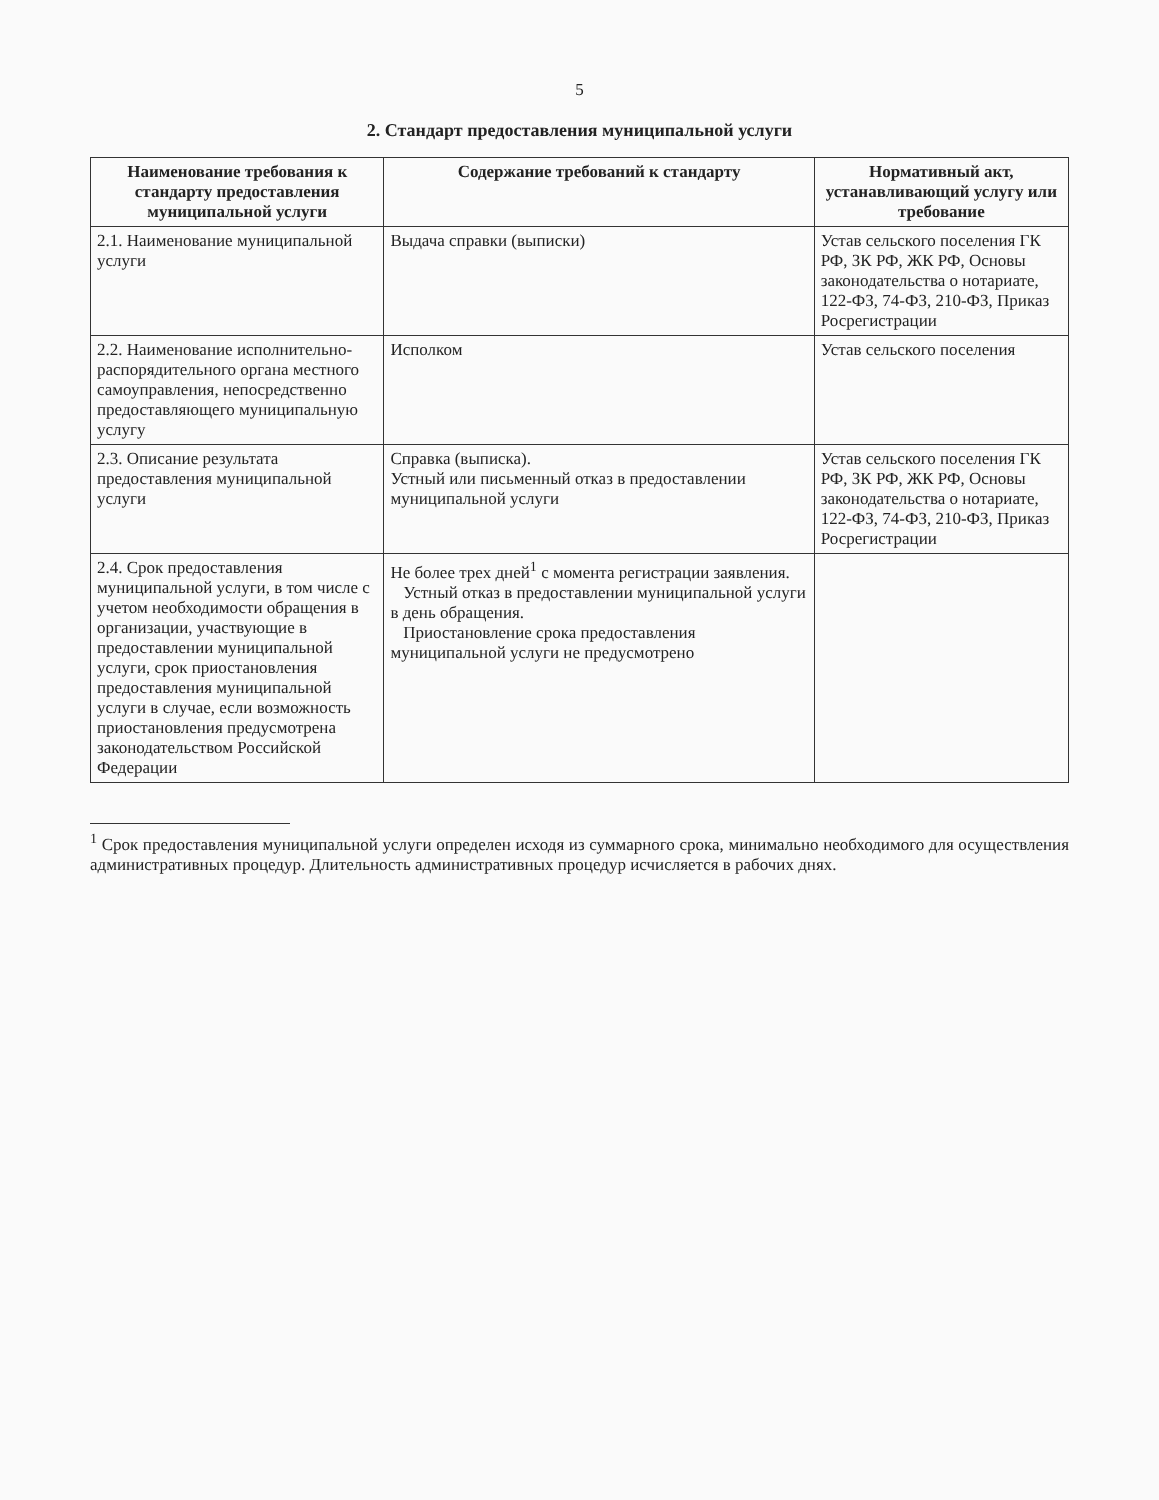5
2. Стандарт предоставления муниципальной услуги
| Наименование требования к стандарту предоставления муниципальной услуги | Содержание требований к стандарту | Нормативный акт, устанавливающий услугу или требование |
| --- | --- | --- |
| 2.1. Наименование муниципальной услуги | Выдача справки (выписки) | Устав сельского поселения ГК РФ, ЗК РФ, ЖК РФ, Основы законодательства о нотариате, 122-ФЗ, 74-ФЗ, 210-ФЗ, Приказ Росрегистрации |
| 2.2. Наименование исполнительно-распорядительного органа местного самоуправления, непосредственно предоставляющего муниципальную услугу | Исполком | Устав сельского поселения |
| 2.3. Описание результата предоставления муниципальной услуги | Справка (выписка). Устный или письменный отказ в предоставлении муниципальной услуги | Устав сельского поселения ГК РФ, ЗК РФ, ЖК РФ, Основы законодательства о нотариате, 122-ФЗ, 74-ФЗ, 210-ФЗ, Приказ Росрегистрации |
| 2.4. Срок предоставления муниципальной услуги, в том числе с учетом необходимости обращения в организации, участвующие в предоставлении муниципальной услуги, срок приостановления предоставления муниципальной услуги в случае, если возможность приостановления предусмотрена законодательством Российской Федерации | Не более трех дней<sup>1</sup> с момента регистрации заявления. Устный отказ в предоставлении муниципальной услуги в день обращения. Приостановление срока предоставления муниципальной услуги не предусмотрено | |
<sup>1</sup> Срок предоставления муниципальной услуги определен исходя из суммарного срока, минимально необходимого для осуществления административных процедур. Длительность административных процедур исчисляется в рабочих днях.